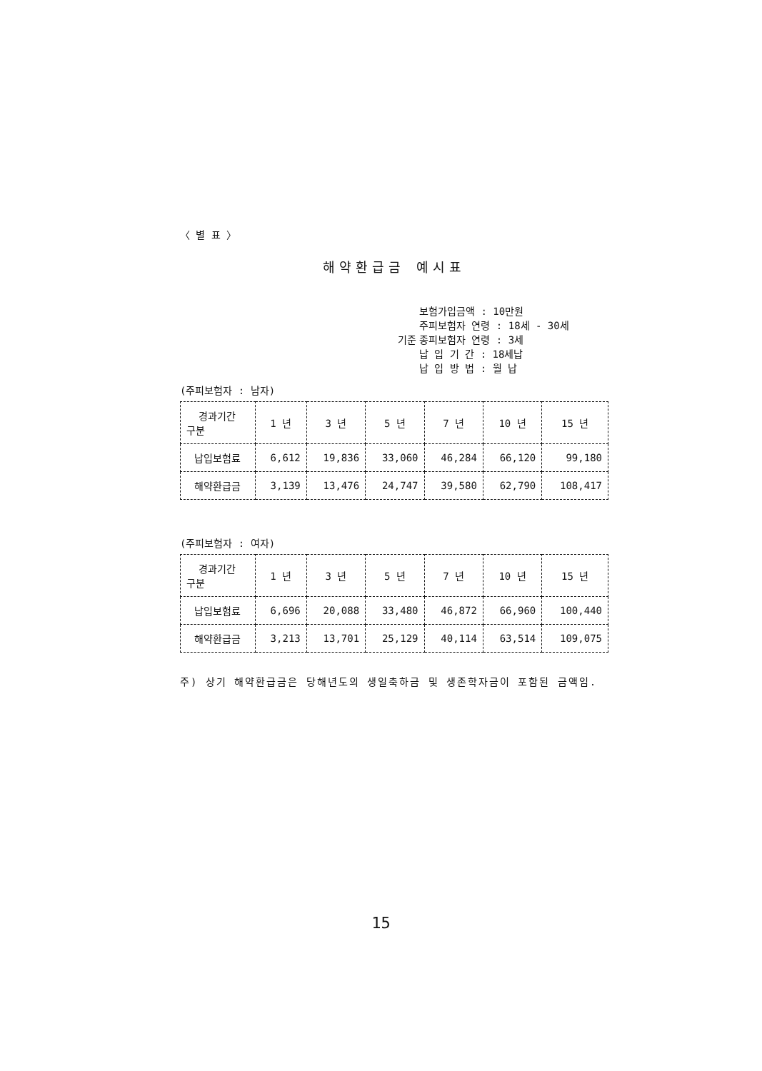〈 별 표 〉
해약환급금 예시표
기준 보험가입금액 : 10만원
주피보험자 연령 : 18세 - 30세
종피보험자 연령 : 3세
납 입 기 간 : 18세납
납 입 방 법 : 월 납
(주피보험자 : 남자)
| 경과기간 구분 | 1 년 | 3 년 | 5 년 | 7 년 | 10 년 | 15 년 |
| --- | --- | --- | --- | --- | --- | --- |
| 납입보험료 | 6,612 | 19,836 | 33,060 | 46,284 | 66,120 | 99,180 |
| 해약환급금 | 3,139 | 13,476 | 24,747 | 39,580 | 62,790 | 108,417 |
(주피보험자 : 여자)
| 경과기간 구분 | 1 년 | 3 년 | 5 년 | 7 년 | 10 년 | 15 년 |
| --- | --- | --- | --- | --- | --- | --- |
| 납입보험료 | 6,696 | 20,088 | 33,480 | 46,872 | 66,960 | 100,440 |
| 해약환급금 | 3,213 | 13,701 | 25,129 | 40,114 | 63,514 | 109,075 |
주) 상기 해약환급금은 당해년도의 생일축하금 및 생존학자금이 포함된 금액임.
15